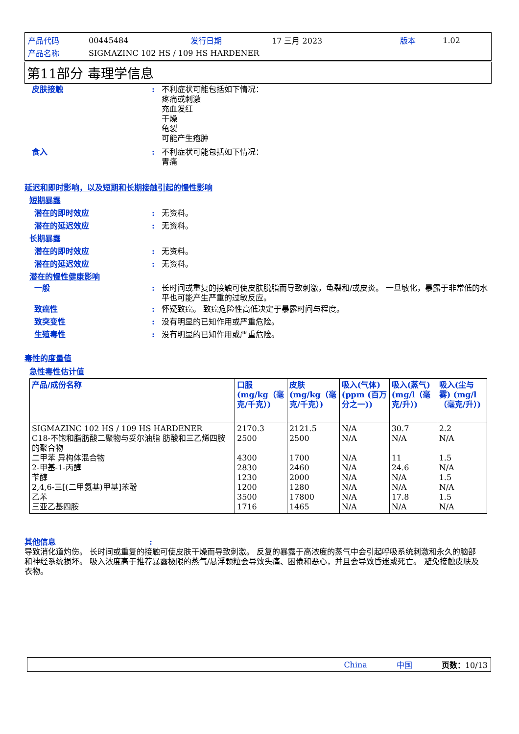| 产品代码 | 00445484 | 发行日期 | 17 三月 2023 | 版本 | 1.02 |
| 产品名称 | SIGMAZINC 102 HS / 109 HS HARDENER | | | | |
第11部分 毒理学信息
皮肤接触 : 不利症状可能包括如下情况：
疼痛或刺激
充血发红
干燥
龟裂
可能产生疱肿
食入 : 不利症状可能包括如下情况：
胃痛
延迟和即时影响，以及短期和长期接触引起的慢性影响
短期暴露
潜在的即时效应 : 无资料。
潜在的延迟效应 : 无资料。
长期暴露
潜在的即时效应 : 无资料。
潜在的延迟效应 : 无资料。
潜在的慢性健康影响
一般 : 长时间或重复的接触可使皮肤脱脂而导致刺激，龟裂和/或皮炎。 一旦敏化，暴露于非常低的水平也可能产生严重的过敏反应。
致癌性 : 怀疑致癌。 致癌危险性高低决定于暴露时间与程度。
致突变性 : 没有明显的已知作用或严重危险。
生殖毒性 : 没有明显的已知作用或严重危险。
毒性的度量值
急性毒性估计值
| 产品/成份名称 | 口服 (mg/kg（毫克/千克）) | 皮肤 (mg/kg（毫克/千克）) | 吸入(气体)(ppm (百万分之一)) | 吸入(蒸气)(mg/l（毫克/升）) | 吸入(尘与雾) (mg/l（毫克/升）) |
| --- | --- | --- | --- | --- | --- |
| SIGMAZINC 102 HS / 109 HS HARDENER C18-不饱和脂肪酸二聚物与妥尔油脂 肪酸和三乙烯四胺的聚合物 二甲苯 异构体混合物 2-甲基-1-丙醇 苄醇 2,4,6-三[(二甲氨基)甲基]苯酚 乙苯 三亚乙基四胺 | 2170.3 2500 4300 2830 1230 1200 3500 1716 | 2121.5 2500 1700 2460 2000 1280 17800 1465 | N/A N/A N/A N/A N/A N/A N/A N/A | 30.7 N/A 11 24.6 N/A N/A 17.8 N/A | 2.2 N/A 1.5 N/A 1.5 N/A 1.5 N/A |
其他信息 :
导致消化道灼伤。 长时间或重复的接触可使皮肤干燥而导致刺激。 反复的暴露于高浓度的蒸气中会引起呼吸系统刺激和永久的脑部和神经系统损坏。 吸入浓度高于推荐暴露极限的蒸气/悬浮颗粒会导致头痛、困倦和恶心，并且会导致昏迷或死亡。 避免接触皮肤及衣物。
China 中国 页数：10/13